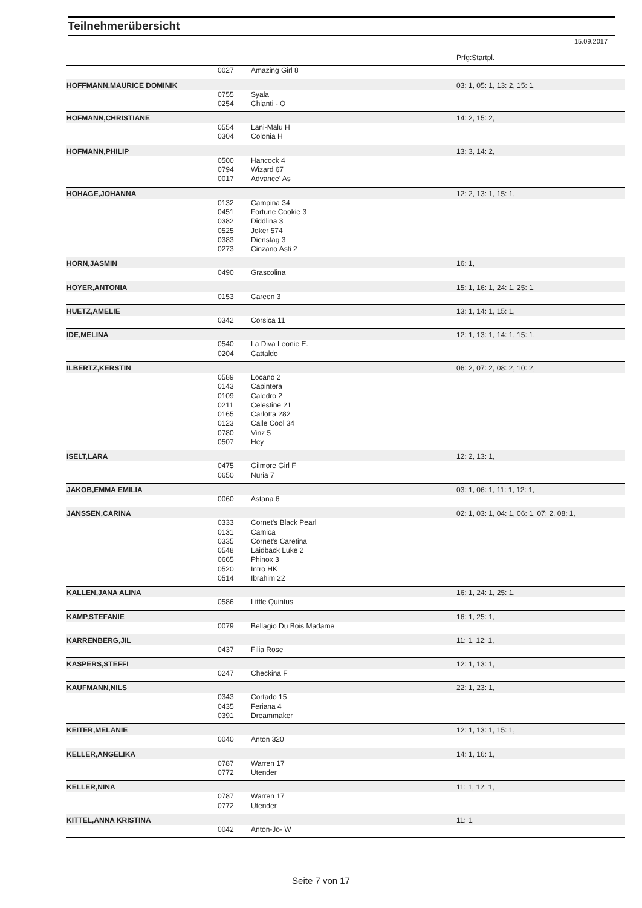Teilnehmerübersicht
15.09.2017
| | | | Prfg:Startpl. |
| | 0027 | Amazing Girl 8 | |
| HOFFMANN,MAURICE DOMINIK | | | 03: 1, 05: 1, 13: 2, 15: 1, |
| | 0755 | Syala | |
| | 0254 | Chianti - O | |
| HOFMANN,CHRISTIANE | | | 14: 2, 15: 2, |
| | 0554 | Lani-Malu H | |
| | 0304 | Colonia H | |
| HOFMANN,PHILIP | | | 13: 3, 14: 2, |
| | 0500 | Hancock 4 | |
| | 0794 | Wizard 67 | |
| | 0017 | Advance' As | |
| HOHAGE,JOHANNA | | | 12: 2, 13: 1, 15: 1, |
| | 0132 | Campina 34 | |
| | 0451 | Fortune Cookie 3 | |
| | 0382 | Diddlina 3 | |
| | 0525 | Joker 574 | |
| | 0383 | Dienstag 3 | |
| | 0273 | Cinzano Asti 2 | |
| HORN,JASMIN | | | 16: 1, |
| | 0490 | Grascolina | |
| HOYER,ANTONIA | | | 15: 1, 16: 1, 24: 1, 25: 1, |
| | 0153 | Careen 3 | |
| HUETZ,AMELIE | | | 13: 1, 14: 1, 15: 1, |
| | 0342 | Corsica 11 | |
| IDE,MELINA | | | 12: 1, 13: 1, 14: 1, 15: 1, |
| | 0540 | La Diva Leonie E. | |
| | 0204 | Cattaldo | |
| ILBERTZ,KERSTIN | | | 06: 2, 07: 2, 08: 2, 10: 2, |
| | 0589 | Locano 2 | |
| | 0143 | Capintera | |
| | 0109 | Caledro 2 | |
| | 0211 | Celestine 21 | |
| | 0165 | Carlotta 282 | |
| | 0123 | Calle Cool 34 | |
| | 0780 | Vinz 5 | |
| | 0507 | Hey | |
| ISELT,LARA | | | 12: 2, 13: 1, |
| | 0475 | Gilmore Girl F | |
| | 0650 | Nuria 7 | |
| JAKOB,EMMA EMILIA | | | 03: 1, 06: 1, 11: 1, 12: 1, |
| | 0060 | Astana 6 | |
| JANSSEN,CARINA | | | 02: 1, 03: 1, 04: 1, 06: 1, 07: 2, 08: 1, |
| | 0333 | Cornet's Black Pearl | |
| | 0131 | Camica | |
| | 0335 | Cornet's Caretina | |
| | 0548 | Laidback Luke 2 | |
| | 0665 | Phinox 3 | |
| | 0520 | Intro HK | |
| | 0514 | Ibrahim 22 | |
| KALLEN,JANA ALINA | | | 16: 1, 24: 1, 25: 1, |
| | 0586 | Little Quintus | |
| KAMP,STEFANIE | | | 16: 1, 25: 1, |
| | 0079 | Bellagio Du Bois Madame | |
| KARRENBERG,JIL | | | 11: 1, 12: 1, |
| | 0437 | Filia Rose | |
| KASPERS,STEFFI | | | 12: 1, 13: 1, |
| | 0247 | Checkina F | |
| KAUFMANN,NILS | | | 22: 1, 23: 1, |
| | 0343 | Cortado 15 | |
| | 0435 | Feriana 4 | |
| | 0391 | Dreammaker | |
| KEITER,MELANIE | | | 12: 1, 13: 1, 15: 1, |
| | 0040 | Anton 320 | |
| KELLER,ANGELIKA | | | 14: 1, 16: 1, |
| | 0787 | Warren 17 | |
| | 0772 | Utender | |
| KELLER,NINA | | | 11: 1, 12: 1, |
| | 0787 | Warren 17 | |
| | 0772 | Utender | |
| KITTEL,ANNA KRISTINA | | | 11: 1, |
| | 0042 | Anton-Jo- W | |
Seite 7 von 17